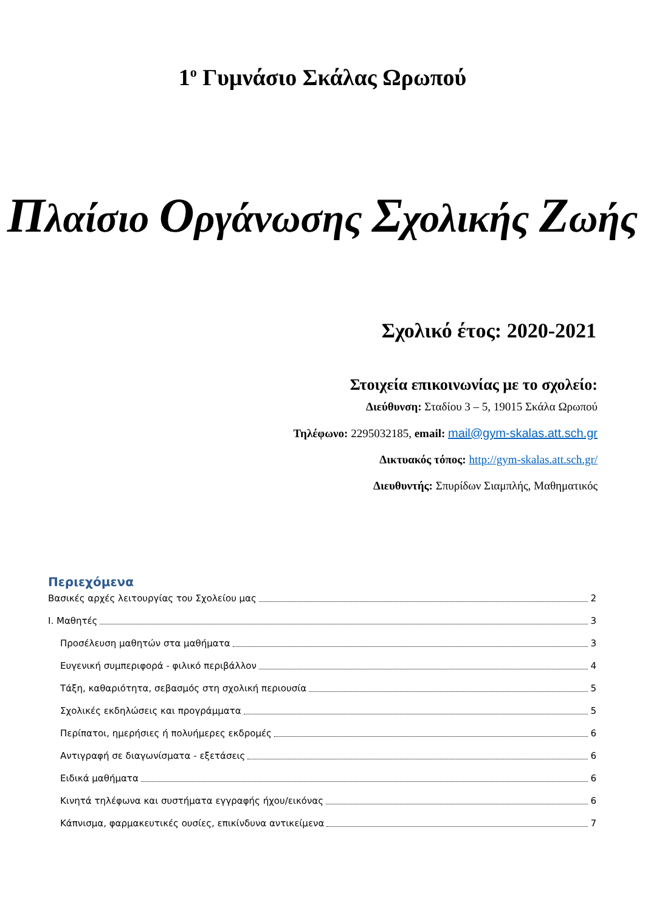1<sup>ο</sup> Γυμνάσιο Σκάλας Ωρωπού
Πλαίσιο Οργάνωσης Σχολικής Ζωής
Σχολικό έτος: 2020-2021
Στοιχεία επικοινωνίας με το σχολείο:
Διεύθυνση: Σταδίου 3 – 5, 19015 Σκάλα Ωρωπού
Τηλέφωνο: 2295032185, email: mail@gym-skalas.att.sch.gr
Δικτυακός τόπος: http://gym-skalas.att.sch.gr/
Διευθυντής: Σπυρίδων Σιαμπλής, Μαθηματικός
Περιεχόμενα
Βασικές αρχές λειτουργίας του Σχολείου μας 2
Ι. Μαθητές 3
Προσέλευση μαθητών στα μαθήματα 3
Ευγενική συμπεριφορά - φιλικό περιβάλλον 4
Τάξη, καθαριότητα, σεβασμός στη σχολική περιουσία 5
Σχολικές εκδηλώσεις και προγράμματα 5
Περίπατοι, ημερήσιες ή πολυήμερες εκδρομές 6
Αντιγραφή σε διαγωνίσματα - εξετάσεις 6
Ειδικά μαθήματα 6
Κινητά τηλέφωνα και συστήματα εγγραφής ήχου/εικόνας 6
Κάπνισμα, φαρμακευτικές ουσίες, επικίνδυνα αντικείμενα 7